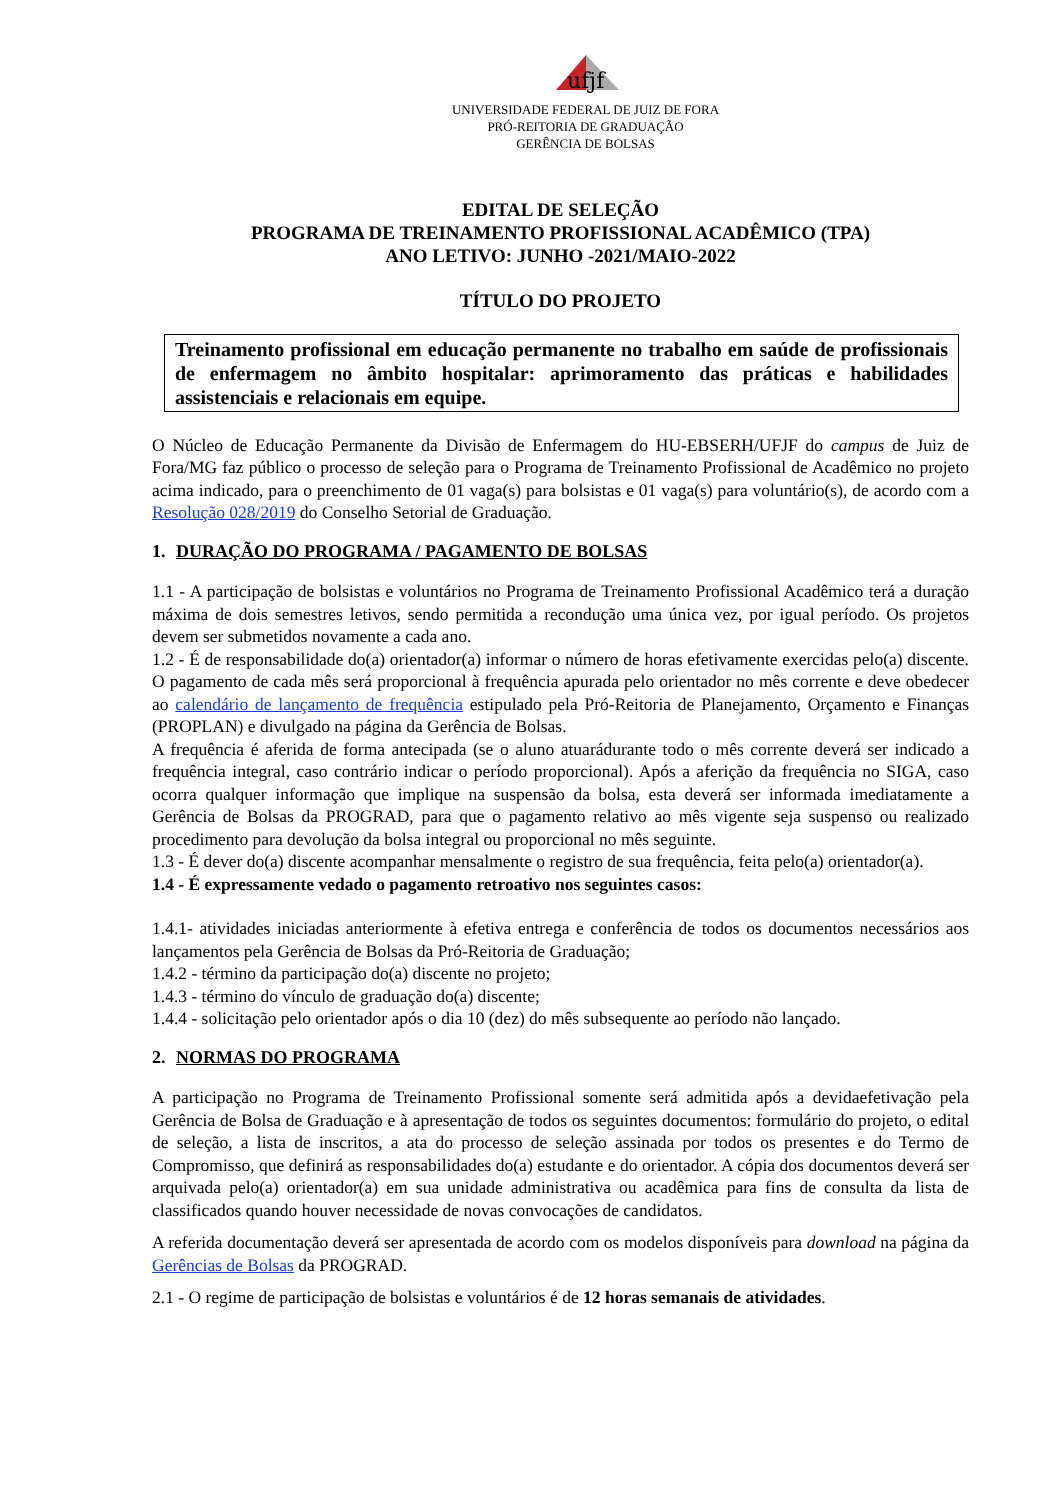ufjf
UNIVERSIDADE FEDERAL DE JUIZ DE FORA
PRÓ-REITORIA DE GRADUAÇÃO
GERÊNCIA DE BOLSAS
EDITAL DE SELEÇÃO
PROGRAMA DE TREINAMENTO PROFISSIONAL ACADÊMICO (TPA)
ANO LETIVO: JUNHO -2021/MAIO-2022
TÍTULO DO PROJETO
Treinamento profissional em educação permanente no trabalho em saúde de profissionais de enfermagem no âmbito hospitalar: aprimoramento das práticas e habilidades assistenciais e relacionais em equipe.
O Núcleo de Educação Permanente da Divisão de Enfermagem do HU-EBSERH/UFJF do campus de Juiz de Fora/MG faz público o processo de seleção para o Programa de Treinamento Profissional de Acadêmico no projeto acima indicado, para o preenchimento de 01 vaga(s) para bolsistas e 01 vaga(s) para voluntário(s), de acordo com a Resolução 028/2019 do Conselho Setorial de Graduação.
1. DURAÇÃO DO PROGRAMA / PAGAMENTO DE BOLSAS
1.1 - A participação de bolsistas e voluntários no Programa de Treinamento Profissional Acadêmico terá a duração máxima de dois semestres letivos, sendo permitida a recondução uma única vez, por igual período. Os projetos devem ser submetidos novamente a cada ano.
1.2 - É de responsabilidade do(a) orientador(a) informar o número de horas efetivamente exercidas pelo(a) discente. O pagamento de cada mês será proporcional à frequência apurada pelo orientador no mês corrente e deve obedecer ao calendário de lançamento de frequência estipulado pela Pró-Reitoria de Planejamento, Orçamento e Finanças (PROPLAN) e divulgado na página da Gerência de Bolsas.
A frequência é aferida de forma antecipada (se o aluno atuarádurante todo o mês corrente deverá ser indicado a frequência integral, caso contrário indicar o período proporcional). Após a aferição da frequência no SIGA, caso ocorra qualquer informação que implique na suspensão da bolsa, esta deverá ser informada imediatamente a Gerência de Bolsas da PROGRAD, para que o pagamento relativo ao mês vigente seja suspenso ou realizado procedimento para devolução da bolsa integral ou proporcional no mês seguinte.
1.3 - É dever do(a) discente acompanhar mensalmente o registro de sua frequência, feita pelo(a) orientador(a).
1.4 - É expressamente vedado o pagamento retroativo nos seguintes casos:
1.4.1- atividades iniciadas anteriormente à efetiva entrega e conferência de todos os documentos necessários aos lançamentos pela Gerência de Bolsas da Pró-Reitoria de Graduação;
1.4.2 - término da participação do(a) discente no projeto;
1.4.3 - término do vínculo de graduação do(a) discente;
1.4.4 - solicitação pelo orientador após o dia 10 (dez) do mês subsequente ao período não lançado.
2. NORMAS DO PROGRAMA
A participação no Programa de Treinamento Profissional somente será admitida após a devidaefetivação pela Gerência de Bolsa de Graduação e à apresentação de todos os seguintes documentos: formulário do projeto, o edital de seleção, a lista de inscritos, a ata do processo de seleção assinada por todos os presentes e do Termo de Compromisso, que definirá as responsabilidades do(a) estudante e do orientador. A cópia dos documentos deverá ser arquivada pelo(a) orientador(a) em sua unidade administrativa ou acadêmica para fins de consulta da lista de classificados quando houver necessidade de novas convocações de candidatos.
A referida documentação deverá ser apresentada de acordo com os modelos disponíveis para download na página da Gerências de Bolsas da PROGRAD.
2.1 - O regime de participação de bolsistas e voluntários é de 12 horas semanais de atividades.